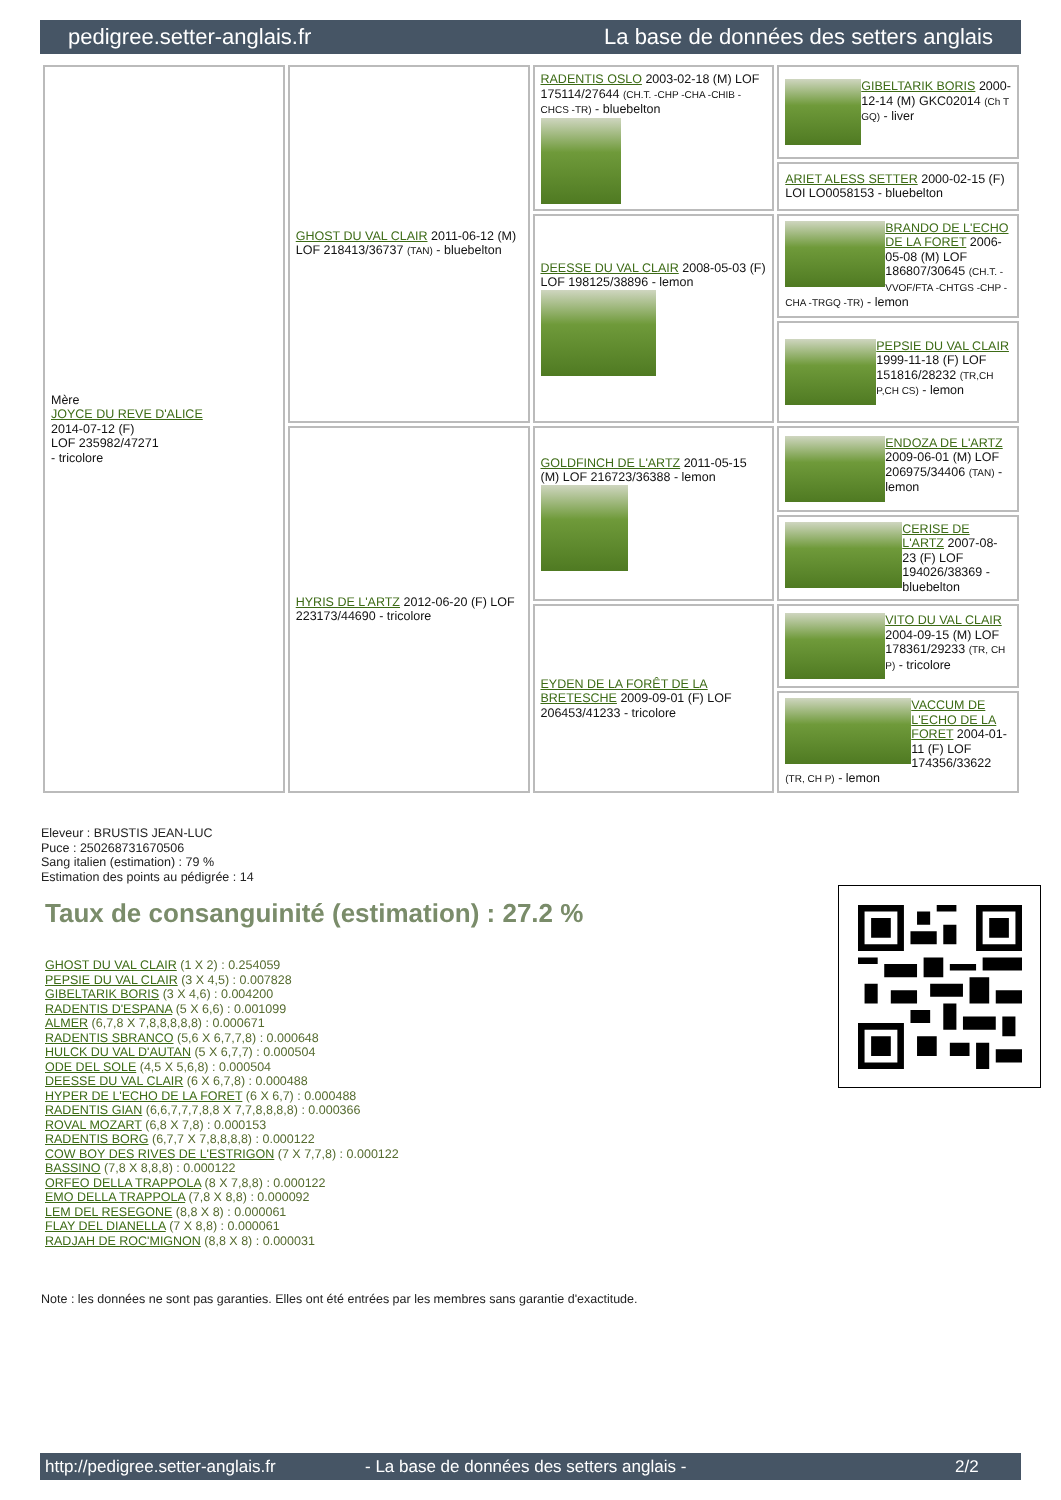pedigree.setter-anglais.fr La base de données des setters anglais
| Mère JOYCE DU REVE D'ALICE 2014-07-12 (F) LOF 235982/47271 - tricolore | GHOST DU VAL CLAIR 2011-06-12 (M) LOF 218413/36737 (TAN) - bluebelton | RADENTIS OSLO 2003-02-18 (M) LOF 175114/27644 (CH.T. -CHP -CHA -CHIB -CHCS -TR) - bluebelton | GIBELTARIK BORIS 2000-12-14 (M) GKC02014 (Ch T GQ) - liver |
| | | | ARIET ALESS SETTER 2000-02-15 (F) LOI LO0058153 - bluebelton |
| | | DEESSE DU VAL CLAIR 2008-05-03 (F) LOF 198125/38896 - lemon | BRANDO DE L'ECHO DE LA FORET 2006-05-08 (M) LOF 186807/30645 (CH.T. -VVOF/FTA -CHTGS -CHP -CHA -TRGQ -TR) - lemon |
| | | | PEPSIE DU VAL CLAIR 1999-11-18 (F) LOF 151816/28232 (TR,CH P,CH CS) - lemon |
| | HYRIS DE L'ARTZ 2012-06-20 (F) LOF 223173/44690 - tricolore | GOLDFINCH DE L'ARTZ 2011-05-15 (M) LOF 216723/36388 - lemon | ENDOZA DE L'ARTZ 2009-06-01 (M) LOF 206975/34406 (TAN) - lemon |
| | | | CERISE DE L'ARTZ 2007-08-23 (F) LOF 194026/38369 - bluebelton |
| | | EYDEN DE LA FORÊT DE LA BRETESCHE 2009-09-01 (F) LOF 206453/41233 - tricolore | VITO DU VAL CLAIR 2004-09-15 (M) LOF 178361/29233 (TR, CH P) - tricolore |
| | | | VACCUM DE L'ECHO DE LA FORET 2004-01-11 (F) LOF 174356/33622 (TR, CH P) - lemon |
Eleveur : BRUSTIS JEAN-LUC
Puce : 250268731670506
Sang italien (estimation) : 79 %
Estimation des points au pédigrée : 14
Taux de consanguinité (estimation) : 27.2 %
GHOST DU VAL CLAIR (1 X 2) : 0.254059
PEPSIE DU VAL CLAIR (3 X 4,5) : 0.007828
GIBELTARIK BORIS (3 X 4,6) : 0.004200
RADENTIS D'ESPANA (5 X 6,6) : 0.001099
ALMER (6,7,8 X 7,8,8,8,8,8) : 0.000671
RADENTIS SBRANCO (5,6 X 6,7,7,8) : 0.000648
HULCK DU VAL D'AUTAN (5 X 6,7,7) : 0.000504
ODE DEL SOLE (4,5 X 5,6,8) : 0.000504
DEESSE DU VAL CLAIR (6 X 6,7,8) : 0.000488
HYPER DE L'ECHO DE LA FORET (6 X 6,7) : 0.000488
RADENTIS GIAN (6,6,7,7,7,8,8 X 7,7,8,8,8,8) : 0.000366
ROVAL MOZART (6,8 X 7,8) : 0.000153
RADENTIS BORG (6,7,7 X 7,8,8,8,8) : 0.000122
COW BOY DES RIVES DE L'ESTRIGON (7 X 7,7,8) : 0.000122
BASSINO (7,8 X 8,8,8) : 0.000122
ORFEO DELLA TRAPPOLA (8 X 7,8,8) : 0.000122
EMO DELLA TRAPPOLA (7,8 X 8,8) : 0.000092
LEM DEL RESEGONE (8,8 X 8) : 0.000061
FLAY DEL DIANELLA (7 X 8,8) : 0.000061
RADJAH DE ROC'MIGNON (8,8 X 8) : 0.000031
Note : les données ne sont pas garanties. Elles ont été entrées par les membres sans garantie d'exactitude.
http://pedigree.setter-anglais.fr - La base de données des setters anglais - 2/2